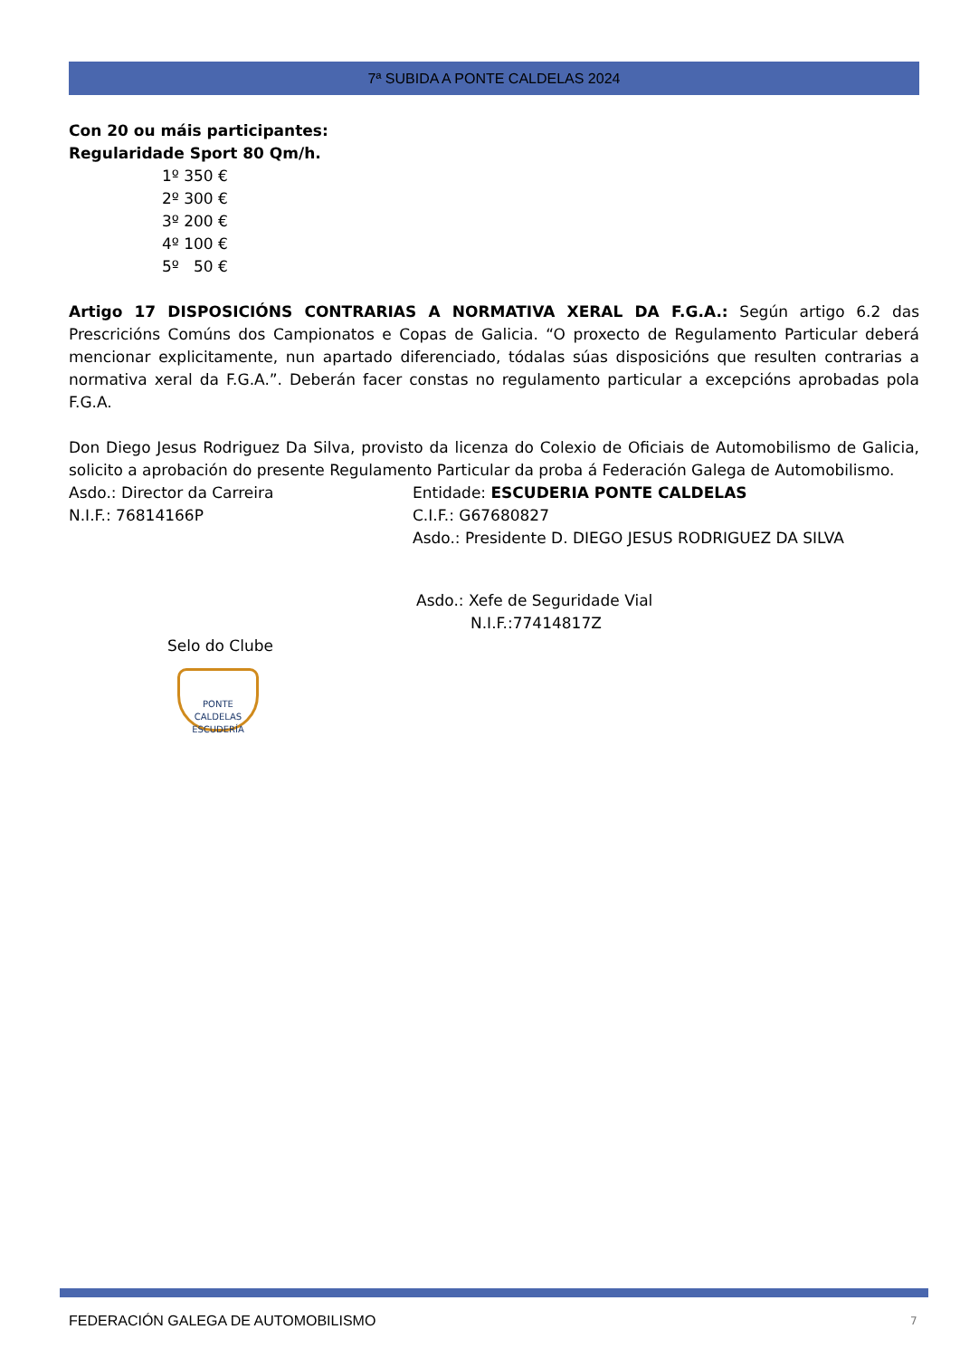7ª SUBIDA A PONTE CALDELAS 2024
Con 20 ou máis participantes:
Regularidade Sport 80 Qm/h.
1º 350 €
2º 300 €
3º 200 €
4º 100 €
5º 50 €
Artigo 17 DISPOSICIÓNS CONTRARIAS A NORMATIVA XERAL DA F.G.A.: Según artigo 6.2 das Prescricións Comúns dos Campionatos e Copas de Galicia. “O proxecto de Regulamento Particular deberá mencionar explicitamente, nun apartado diferenciado, tódalas súas disposicións que resulten contrarias a normativa xeral da F.G.A.”. Deberán facer constas no regulamento particular a excepcións aprobadas pola F.G.A.
Don Diego Jesus Rodriguez Da Silva, provisto da licenza do Colexio de Oficiais de Automobilismo de Galicia, solicito a aprobación do presente Regulamento Particular da proba á Federación Galega de Automobilismo.
Asdo.: Director da Carreira
N.I.F.: 76814166P
Entidade: ESCUDERIA PONTE CALDELAS
C.I.F.: G67680827
Asdo.: Presidente D. DIEGO JESUS RODRIGUEZ DA SILVA
Asdo.: Xefe de Seguridade Vial
N.I.F.:77414817Z
Selo do Clube
PONTE CALDELAS
ESCUDERÍA
FEDERACIÓN GALEGA DE AUTOMOBILISMO
7